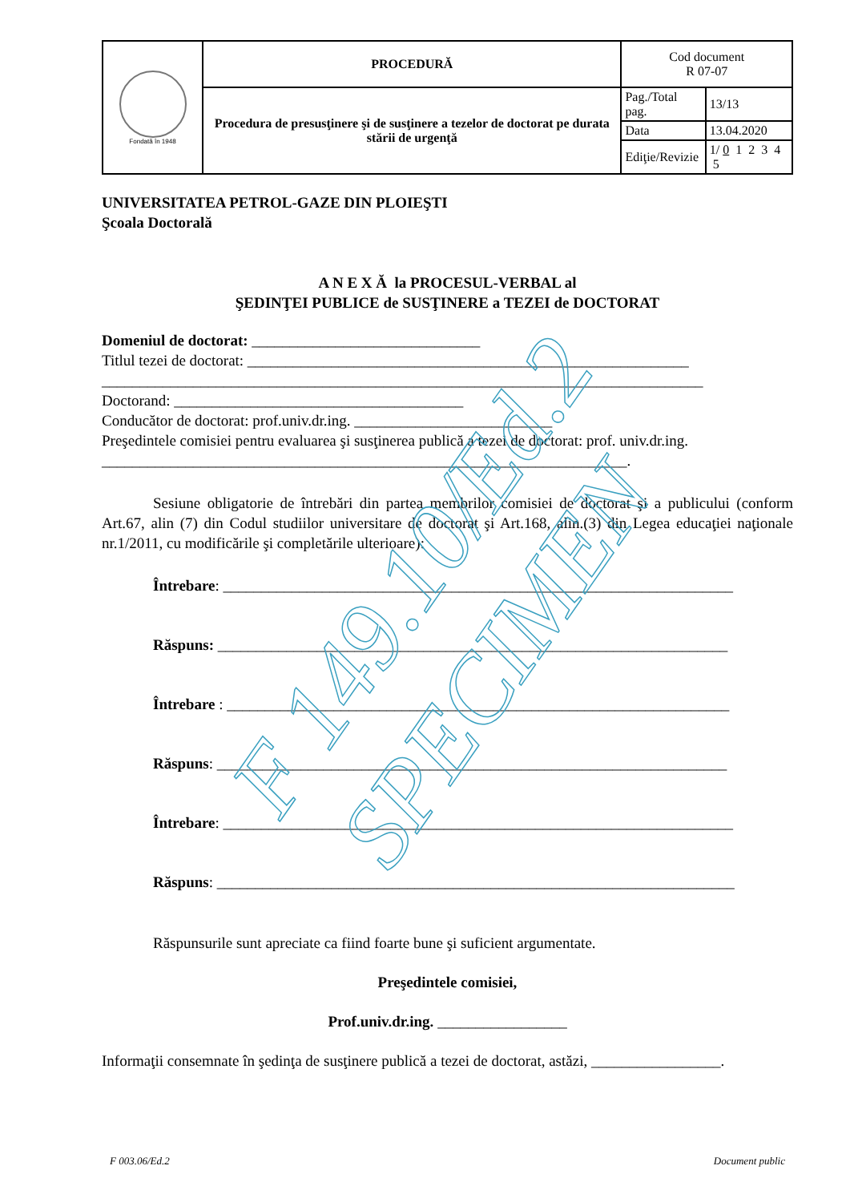| Fondată în 1948 | PROCEDURĂ | Cod document R 07-07 | |
| | Procedura de presusţinere şi de susţinere a tezelor de doctorat pe durata stării de urgenţă | Pag./Total pag. | 13/13 |
| | | Data | 13.04.2020 |
| | | Ediţie/Revizie | 1/ 0 1 2 3 4 5 |
UNIVERSITATEA PETROL-GAZE DIN PLOIEŞTI
Şcoala Doctorală
A N E X Ă la PROCESUL-VERBAL al
ŞEDINŢEI PUBLICE de SUSŢINERE a TEZEI de DOCTORAT
Domeniul de doctorat: ______________________________
Titlul tezei de doctorat: __________________________________________________________
_______________________________________________________________________________
Doctorand: ______________________________________
Conducător de doctorat: prof.univ.dr.ing. __________________________
Preşedintele comisiei pentru evaluarea şi susţinerea publică a tezei de doctorat: prof. univ.dr.ing. _____________________________________________________________________.
Sesiune obligatorie de întrebări din partea membrilor comisiei de doctorat şi a publicului (conform Art.67, alin (7) din Codul studiilor universitare de doctorat şi Art.168, alin.(3) din Legea educaţiei naţionale nr.1/2011, cu modificările şi completările ulterioare):
Întrebare: ___________________________________________________________________
Răspuns: ___________________________________________________________________
Întrebare : __________________________________________________________________
Răspuns: ___________________________________________________________________
Întrebare: ___________________________________________________________________
Răspuns: ____________________________________________________________________
Răspunsurile sunt apreciate ca fiind foarte bune şi suficient argumentate.
Preşedintele comisiei,
Prof.univ.dr.ing. _________________
Informaţii consemnate în şedinţa de susţinere publică a tezei de doctorat, astăzi, _________________.
F 003.06/Ed.2 Document public
F 149.10/Ed.2
SPECIMEN